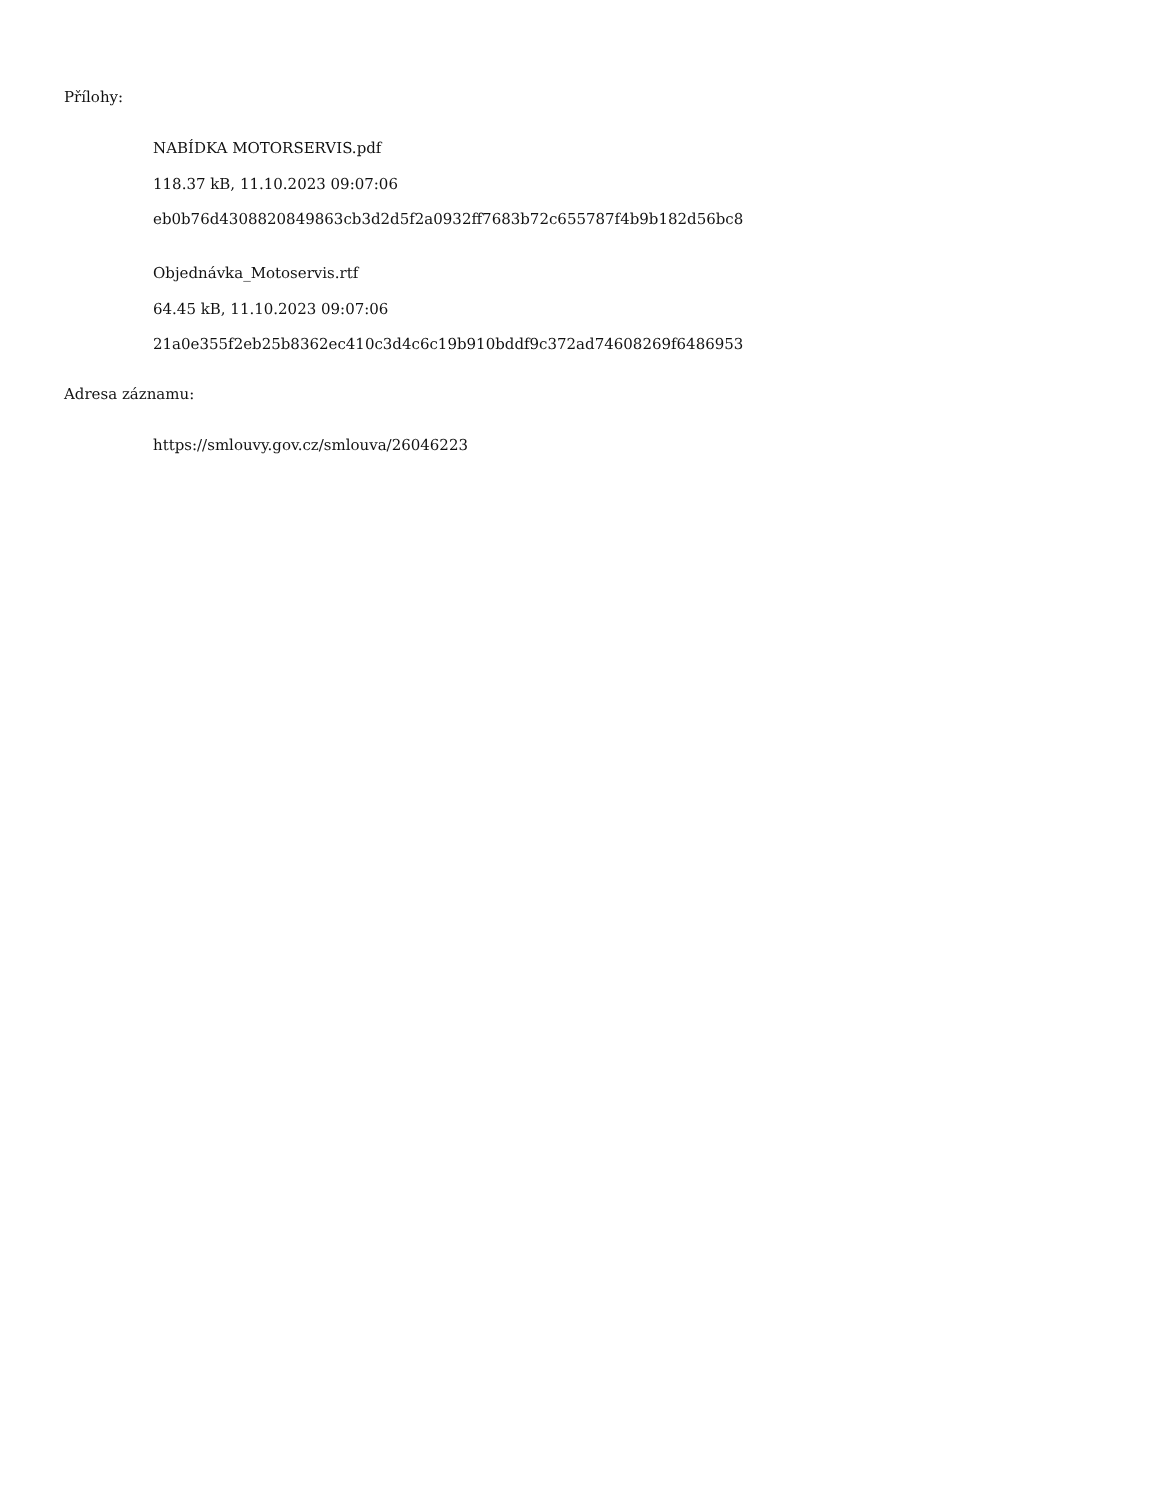Přílohy:
NABÍDKA MOTORSERVIS.pdf
118.37 kB, 11.10.2023 09:07:06
eb0b76d4308820849863cb3d2d5f2a0932ff7683b72c655787f4b9b182d56bc8
Objednávka_Motoservis.rtf
64.45 kB, 11.10.2023 09:07:06
21a0e355f2eb25b8362ec410c3d4c6c19b910bddf9c372ad74608269f6486953
Adresa záznamu:
https://smlouvy.gov.cz/smlouva/26046223